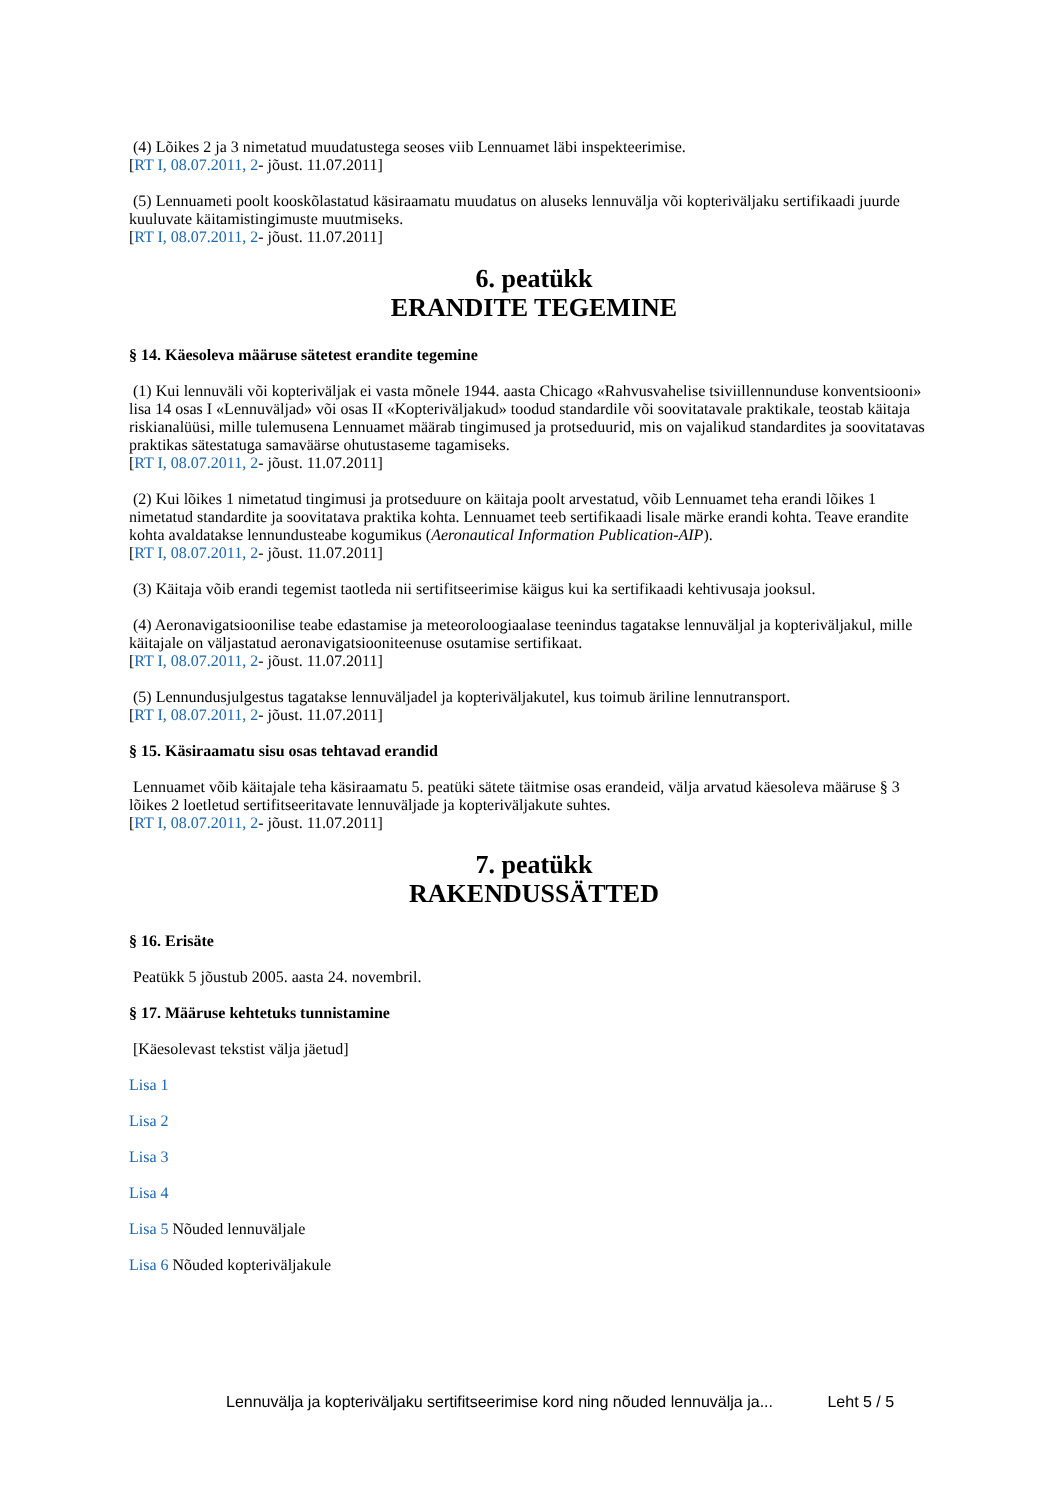(4) Lõikes 2 ja 3 nimetatud muudatustega seoses viib Lennuamet läbi inspekteerimise.
[RT I, 08.07.2011, 2- jõust. 11.07.2011]
(5) Lennuameti poolt kooskõlastatud käsiraamatu muudatus on aluseks lennuvälja või kopteriväljaku sertifikaadi juurde kuuluvate käitamistingimuste muutmiseks.
[RT I, 08.07.2011, 2- jõust. 11.07.2011]
6. peatükk
ERANDITE TEGEMINE
§ 14. Käesoleva määruse sätetest erandite tegemine
(1) Kui lennuväli või kopteriväljak ei vasta mõnele 1944. aasta Chicago «Rahvusvahelise tsiviillennunduse konventsiooni» lisa 14 osas I «Lennuväljad» või osas II «Kopteriväljakud» toodud standardile või soovitatavale praktikale, teostab käitaja riskianalüüsi, mille tulemusena Lennuamet määrab tingimused ja protseduurid, mis on vajalikud standardites ja soovitatavas praktikas sätestatuga samaväärse ohutustaseme tagamiseks.
[RT I, 08.07.2011, 2- jõust. 11.07.2011]
(2) Kui lõikes 1 nimetatud tingimusi ja protseduure on käitaja poolt arvestatud, võib Lennuamet teha erandi lõikes 1 nimetatud standardite ja soovitatava praktika kohta. Lennuamet teeb sertifikaadi lisale märke erandi kohta. Teave erandite kohta avaldatakse lennundusteabe kogumikus (Aeronautical Information Publication-AIP).
[RT I, 08.07.2011, 2- jõust. 11.07.2011]
(3) Käitaja võib erandi tegemist taotleda nii sertifitseerimise käigus kui ka sertifikaadi kehtivusaja jooksul.
(4) Aeronavigatsioonilise teabe edastamise ja meteoroloogiaalase teenindus tagatakse lennuväljal ja kopteriväljakul, mille käitajale on väljastatud aeronavigatsiooniteenuse osutamise sertifikaat.
[RT I, 08.07.2011, 2- jõust. 11.07.2011]
(5) Lennundusjulgestus tagatakse lennuväljadel ja kopteriväljakutel, kus toimub äriline lennutransport.
[RT I, 08.07.2011, 2- jõust. 11.07.2011]
§ 15. Käsiraamatu sisu osas tehtavad erandid
Lennuamet võib käitajale teha käsiraamatu 5. peatüki sätete täitmise osas erandeid, välja arvatud käesoleva määruse § 3 lõikes 2 loetletud sertifitseeritavate lennuväljade ja kopteriväljakute suhtes.
[RT I, 08.07.2011, 2- jõust. 11.07.2011]
7. peatükk
RAKENDUSSÄTTED
§ 16. Erisäte
Peatükk 5 jõustub 2005. aasta 24. novembril.
§ 17. Määruse kehtetuks tunnistamine
[Käesolevast tekstist välja jäetud]
Lisa 1
Lisa 2
Lisa 3
Lisa 4
Lisa 5 Nõuded lennuväljale
Lisa 6 Nõuded kopteriväljakule
Lennuvälja ja kopteriväljaku sertifitseerimise kord ning nõuded lennuvälja ja... Leht 5 / 5